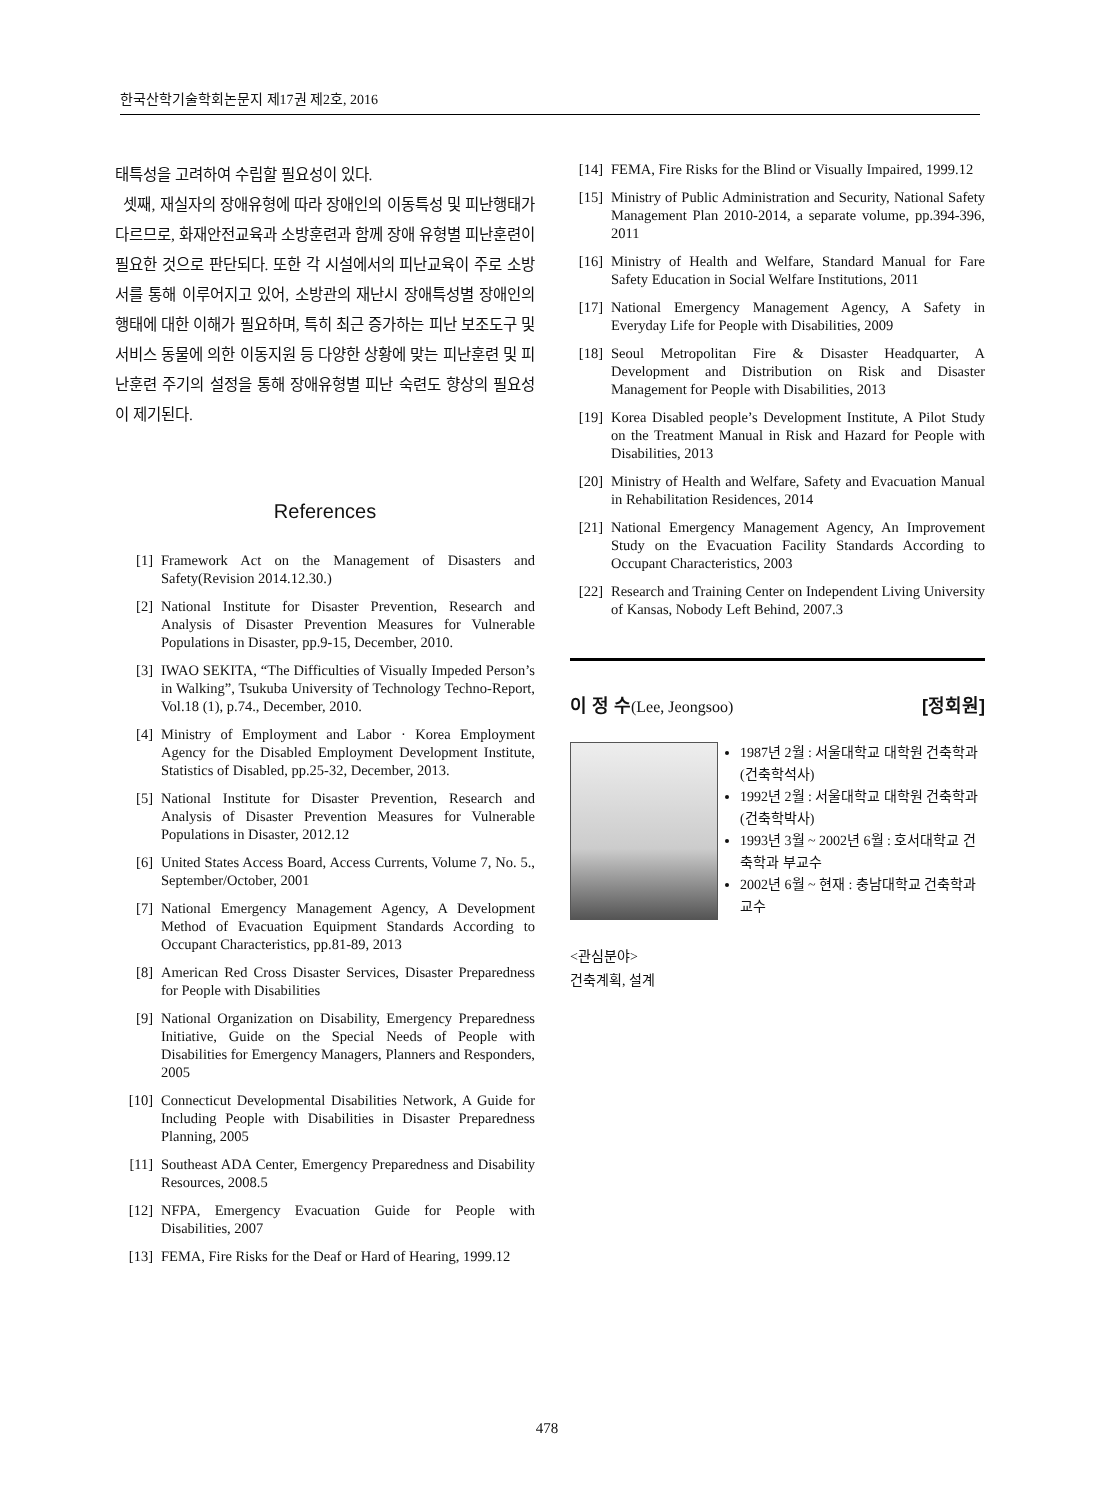한국산학기술학회논문지 제17권 제2호, 2016
태특성을 고려하여 수립할 필요성이 있다.
셋째, 재실자의 장애유형에 따라 장애인의 이동특성 및 피난행태가 다르므로, 화재안전교육과 소방훈련과 함께 장애 유형별 피난훈련이 필요한 것으로 판단되다. 또한 각 시설에서의 피난교육이 주로 소방서를 통해 이루어지고 있어, 소방관의 재난시 장애특성별 장애인의 행태에 대한 이해가 필요하며, 특히 최근 증가하는 피난 보조도구 및 서비스 동물에 의한 이동지원 등 다양한 상황에 맞는 피난훈련 및 피난훈련 주기의 설정을 통해 장애유형별 피난 숙련도 향상의 필요성이 제기된다.
References
[1] Framework Act on the Management of Disasters and Safety(Revision 2014.12.30.)
[2] National Institute for Disaster Prevention, Research and Analysis of Disaster Prevention Measures for Vulnerable Populations in Disaster, pp.9-15, December, 2010.
[3] IWAO SEKITA, “The Difficulties of Visually Impeded Person’s in Walking”, Tsukuba University of Technology Techno-Report, Vol.18 (1), p.74., December, 2010.
[4] Ministry of Employment and Labor · Korea Employment Agency for the Disabled Employment Development Institute, Statistics of Disabled, pp.25-32, December, 2013.
[5] National Institute for Disaster Prevention, Research and Analysis of Disaster Prevention Measures for Vulnerable Populations in Disaster, 2012.12
[6] United States Access Board, Access Currents, Volume 7, No. 5., September/October, 2001
[7] National Emergency Management Agency, A Development Method of Evacuation Equipment Standards According to Occupant Characteristics, pp.81-89, 2013
[8] American Red Cross Disaster Services, Disaster Preparedness for People with Disabilities
[9] National Organization on Disability, Emergency Preparedness Initiative, Guide on the Special Needs of People with Disabilities for Emergency Managers, Planners and Responders, 2005
[10] Connecticut Developmental Disabilities Network, A Guide for Including People with Disabilities in Disaster Preparedness Planning, 2005
[11] Southeast ADA Center, Emergency Preparedness and Disability Resources, 2008.5
[12] NFPA, Emergency Evacuation Guide for People with Disabilities, 2007
[13] FEMA, Fire Risks for the Deaf or Hard of Hearing, 1999.12
[14] FEMA, Fire Risks for the Blind or Visually Impaired, 1999.12
[15] Ministry of Public Administration and Security, National Safety Management Plan 2010-2014, a separate volume, pp.394-396, 2011
[16] Ministry of Health and Welfare, Standard Manual for Fare Safety Education in Social Welfare Institutions, 2011
[17] National Emergency Management Agency, A Safety in Everyday Life for People with Disabilities, 2009
[18] Seoul Metropolitan Fire & Disaster Headquarter, A Development and Distribution on Risk and Disaster Management for People with Disabilities, 2013
[19] Korea Disabled people’s Development Institute, A Pilot Study on the Treatment Manual in Risk and Hazard for People with Disabilities, 2013
[20] Ministry of Health and Welfare, Safety and Evacuation Manual in Rehabilitation Residences, 2014
[21] National Emergency Management Agency, An Improvement Study on the Evacuation Facility Standards According to Occupant Characteristics, 2003
[22] Research and Training Center on Independent Living University of Kansas, Nobody Left Behind, 2007.3
이 정 수(Lee, Jeongsoo) [정회원]
1987년 2월 : 서울대학교 대학원 건축학과 (건축학석사)
1992년 2월 : 서울대학교 대학원 건축학과 (건축학박사)
1993년 3월 ~ 2002년 6월 : 호서대학교 건축학과 부교수
2002년 6월 ~ 현재 : 충남대학교 건축학과 교수
<관심분야>
건축계획, 설계
478